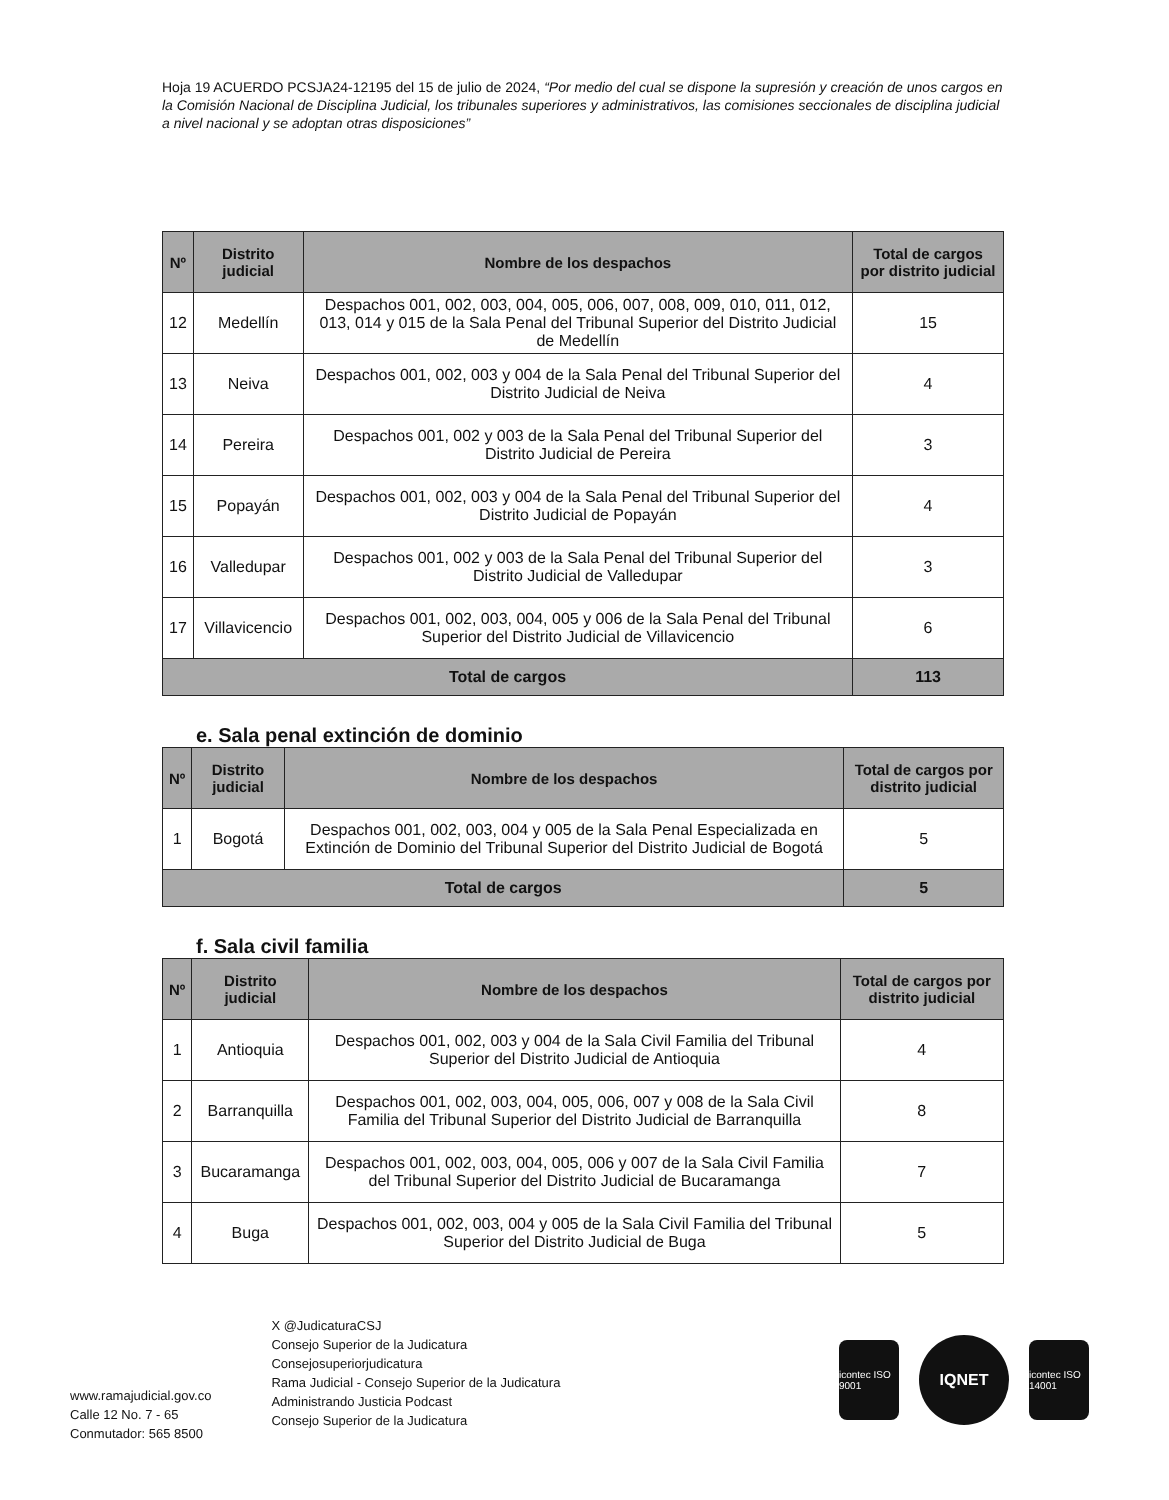Hoja 19 ACUERDO PCSJA24-12195 del 15 de julio de 2024, “Por medio del cual se dispone la supresión y creación de unos cargos en la Comisión Nacional de Disciplina Judicial, los tribunales superiores y administrativos, las comisiones seccionales de disciplina judicial a nivel nacional y se adoptan otras disposiciones”
| Nº | Distrito judicial | Nombre de los despachos | Total de cargos por distrito judicial |
| --- | --- | --- | --- |
| 12 | Medellín | Despachos 001, 002, 003, 004, 005, 006, 007, 008, 009, 010, 011, 012, 013, 014 y 015 de la Sala Penal del Tribunal Superior del Distrito Judicial de Medellín | 15 |
| 13 | Neiva | Despachos 001, 002, 003 y 004 de la Sala Penal del Tribunal Superior del Distrito Judicial de Neiva | 4 |
| 14 | Pereira | Despachos 001, 002 y 003 de la Sala Penal del Tribunal Superior del Distrito Judicial de Pereira | 3 |
| 15 | Popayán | Despachos 001, 002, 003 y 004 de la Sala Penal del Tribunal Superior del Distrito Judicial de Popayán | 4 |
| 16 | Valledupar | Despachos 001, 002 y 003 de la Sala Penal del Tribunal Superior del Distrito Judicial de Valledupar | 3 |
| 17 | Villavicencio | Despachos 001, 002, 003, 004, 005 y 006 de la Sala Penal del Tribunal Superior del Distrito Judicial de Villavicencio | 6 |
| Total de cargos | | | 113 |
e. Sala penal extinción de dominio
| Nº | Distrito judicial | Nombre de los despachos | Total de cargos por distrito judicial |
| --- | --- | --- | --- |
| 1 | Bogotá | Despachos 001, 002, 003, 004 y 005 de la Sala Penal Especializada en Extinción de Dominio del Tribunal Superior del Distrito Judicial de Bogotá | 5 |
| Total de cargos | | | 5 |
f. Sala civil familia
| Nº | Distrito judicial | Nombre de los despachos | Total de cargos por distrito judicial |
| --- | --- | --- | --- |
| 1 | Antioquia | Despachos 001, 002, 003 y 004 de la Sala Civil Familia del Tribunal Superior del Distrito Judicial de Antioquia | 4 |
| 2 | Barranquilla | Despachos 001, 002, 003, 004, 005, 006, 007 y 008 de la Sala Civil Familia del Tribunal Superior del Distrito Judicial de Barranquilla | 8 |
| 3 | Bucaramanga | Despachos 001, 002, 003, 004, 005, 006 y 007 de la Sala Civil Familia del Tribunal Superior del Distrito Judicial de Bucaramanga | 7 |
| 4 | Buga | Despachos 001, 002, 003, 004 y 005 de la Sala Civil Familia del Tribunal Superior del Distrito Judicial de Buga | 5 |
www.ramajudicial.gov.co
Calle 12 No. 7 - 65
Conmutador: 565 8500
X @JudicaturaCSJ
Consejo Superior de la Judicatura
Consejosuperiorjudicatura
Rama Judicial - Consejo Superior de la Judicatura
Administrando Justicia Podcast
Consejo Superior de la Judicatura
icontec ISO 9001
IQNET
icontec ISO 14001